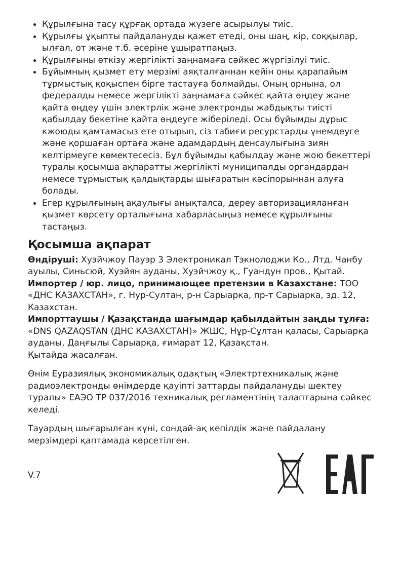Құрылғына тасу құрғақ ортада жүзеге асырылуы тиіс.
Құрылғы ұқыпты пайдалануды қажет етеді, оны шаң, кір, соққылар, ылғал, от және т.б. әсеріне ұшыратпаңыз.
Құрылғыны өткізу жергілікті заңнамаға сәйкес жүргізілуі тиіс.
Бұйымның қызмет ету мерзімі аяқталғаннан кейін оны қарапайым тұрмыстық қоқыспен бірге тастауға болмайды. Оның орнына, ол федералды немесе жергілікті заңнамаға сәйкес қайта өңдеу және қайта өңдеу үшін электрлік және электронды жабдықты тиісті қабылдау бекетіне қайта өңдеуге жіберіледі. Осы бұйымды дұрыс кжоюды қамтамасыз ете отырып, сіз табиғи ресурстарды үнемдеуге және қоршаған ортаға және адамдардың денсаулығына зиян келтірмеуге көмектесесіз. Бұл бұйымды қабылдау және жою бекеттері туралы қосымша ақпаратты жергілікті муниципалды органдардан немесе тұрмыстық қалдықтарды шығаратын кәсіпорыннан алуға болады.
Егер құрылғының ақаулығы анықталса, дереу авторизацияланған қызмет көрсету орталығына хабарласыңыз немесе құрылғыны тастаңыз.
Қосымша ақпарат
Өндіруші: Хуэйчжоу Пауэр 3 Электроникал Тэкнолоджи Ко., Лтд. Чанбу ауылы, Синьсюй, Хуэйян ауданы, Хуэйчжоу қ., Гуандун пров., Қытай.
Импортер / юр. лицо, принимающее претензии в Казахстане: ТОО «ДНС КАЗАХСТАН», г. Нур-Султан, р-н Сарыарка, пр-т Сарыарка, зд. 12, Казахстан.
Импорттаушы / Қазақстанда шағымдар қабылдайтын заңды тұлға: «DNS QAZAQSTAN (ДНС КАЗАХСТАН)» ЖШС, Нұр-Сұлтан қаласы, Сарыарқа ауданы, Даңғылы Сарыарқа, ғимарат 12, Қазақстан.
Қытайда жасалған.
Өнім Еуразиялық экономикалық одақтың «Электртехникалық және радиоэлектронды өнімдерде қауіпті заттарды пайдалануды шектеу туралы» ЕАЭО ТР 037/2016 техникалық регламентінің талаптарына сәйкес келеді.
Тауардың шығарылған күні, сондай-ақ кепілдік және пайдалану мерзімдері қаптамада көрсетілген.
V.7